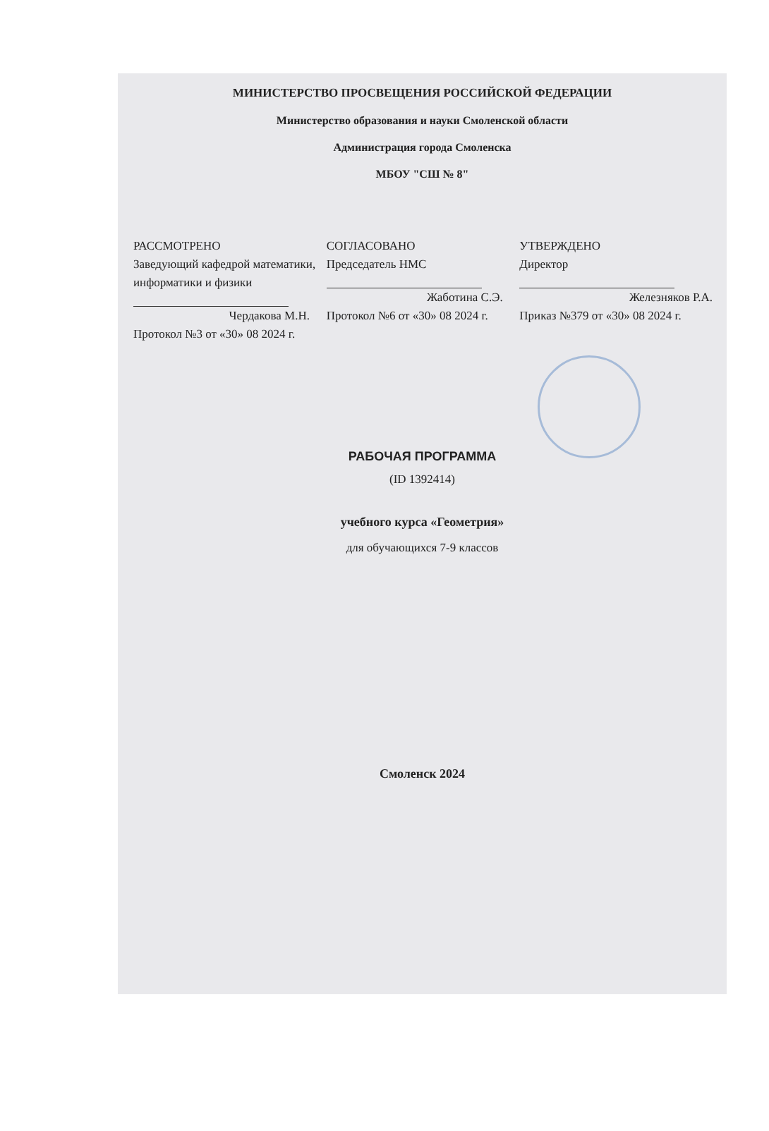МИНИСТЕРСТВО ПРОСВЕЩЕНИЯ РОССИЙСКОЙ ФЕДЕРАЦИИ
Министерство образования и науки Смоленской области
Администрация города Смоленска
МБОУ "СШ № 8"
РАССМОТРЕНО
Заведующий кафедрой математики, информатики и физики
Чердакова М.Н.
Протокол №3 от «30» 08 2024 г.
СОГЛАСОВАНО
Председатель НМС
Жаботина С.Э.
Протокол №6 от «30» 08 2024 г.
УТВЕРЖДЕНО
Директор
Железняков Р.А.
Приказ №379 от «30» 08 2024 г.
РАБОЧАЯ ПРОГРАММА
(ID 1392414)
учебного курса «Геометрия»
для обучающихся 7-9 классов
Смоленск 2024